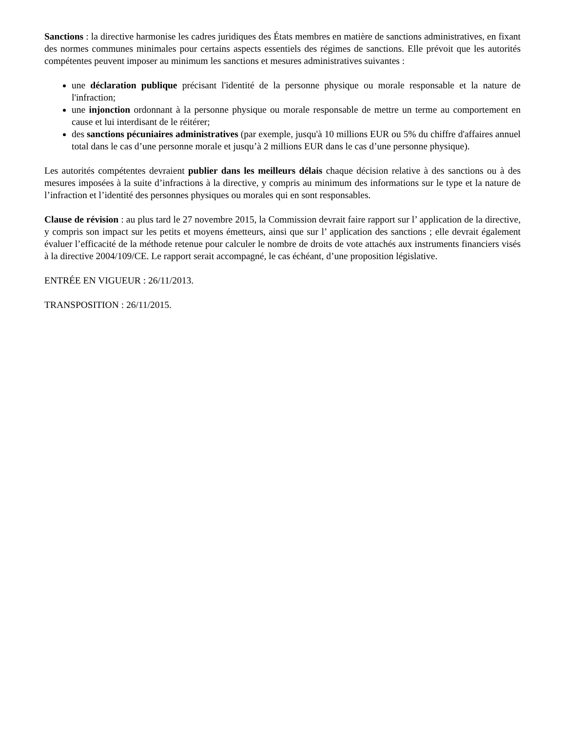Sanctions : la directive harmonise les cadres juridiques des États membres en matière de sanctions administratives, en fixant des normes communes minimales pour certains aspects essentiels des régimes de sanctions. Elle prévoit que les autorités compétentes peuvent imposer au minimum les sanctions et mesures administratives suivantes :
une déclaration publique précisant l'identité de la personne physique ou morale responsable et la nature de l'infraction;
une injonction ordonnant à la personne physique ou morale responsable de mettre un terme au comportement en cause et lui interdisant de le réitérer;
des sanctions pécuniaires administratives (par exemple, jusqu'à 10 millions EUR ou 5% du chiffre d'affaires annuel total dans le cas d’une personne morale et jusqu’à 2 millions EUR dans le cas d’une personne physique).
Les autorités compétentes devraient publier dans les meilleurs délais chaque décision relative à des sanctions ou à des mesures imposées à la suite d’infractions à la directive, y compris au minimum des informations sur le type et la nature de l’infraction et l’identité des personnes physiques ou morales qui en sont responsables.
Clause de révision : au plus tard le 27 novembre 2015, la Commission devrait faire rapport sur l’ application de la directive, y compris son impact sur les petits et moyens émetteurs, ainsi que sur l’ application des sanctions ; elle devrait également évaluer l’efficacité de la méthode retenue pour calculer le nombre de droits de vote attachés aux instruments financiers visés à la directive 2004/109/CE. Le rapport serait accompagné, le cas échéant, d’une proposition législative.
ENTRÉE EN VIGUEUR : 26/11/2013.
TRANSPOSITION : 26/11/2015.